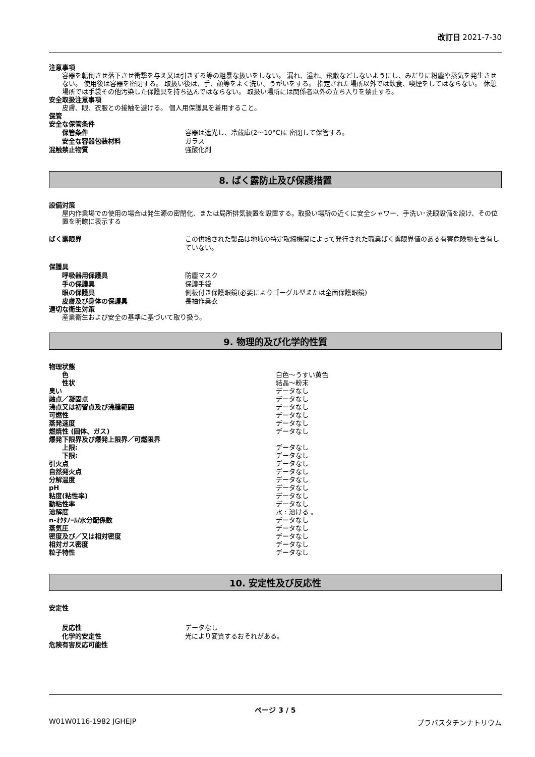改訂日 2021-7-30
注意事項
容器を転倒させ落下させ衝撃を与え又は引きずる等の粗暴な扱いをしない。 漏れ、溢れ、飛散などしないようにし、みだりに粉塵や蒸気を発生させない。 使用後は容器を密閉する。 取扱い後は、手、顔等をよく洗い、うがいをする。 指定された場所以外では飲食、喫煙をしてはならない。 休憩場所では手袋その他汚染した保護具を持ち込んではならない。 取扱い場所には関係者以外の立ち入りを禁止する。
安全取扱注意事項
皮膚、眼、衣服との接触を避ける。 個人用保護具を着用すること。
保管
安全な保管条件
保管条件 容器は遮光し、冷蔵庫(2〜10°C)に密閉して保管する。
安全な容器包装材料 ガラス
混触禁止物質 強酸化剤
8. ばく露防止及び保護措置
設備対策
屋内作業場での使用の場合は発生源の密閉化、または局所排気装置を設置する。取扱い場所の近くに安全シャワー、手洗い･洗眼設備を設け、その位置を明瞭に表示する
ばく露限界 この供給された製品は地域の特定取締機関によって発行された職業ばく露限界値のある有害危険物を含有していない。
保護具
呼吸器用保護具 防塵マスク
手の保護具 保護手袋
眼の保護具 側板付き保護眼鏡(必要によりゴーグル型または全面保護眼鏡)
皮膚及び身体の保護具 長袖作業衣
適切な衛生対策
産業衛生および安全の基準に基づいて取り扱う。
9. 物理的及び化学的性質
物理状態
色 白色〜うすい黄色
性状 結晶〜粉末
臭い データなし
融点／凝固点 データなし
沸点又は初留点及び沸騰範囲 データなし
可燃性 データなし
蒸発速度 データなし
燃焼性 (固体、ガス) データなし
爆発下限界及び爆発上限界／可燃限界
上限: データなし
下限: データなし
引火点 データなし
自然発火点 データなし
分解温度 データなし
pH データなし
粘度(粘性率) データなし
動粘性率 データなし
溶解度 水 : 溶ける 。
n-ｵｸﾀﾉｰﾙ/水分配係数 データなし
蒸気圧 データなし
密度及び／又は相対密度 データなし
相対ガス密度 データなし
粒子特性 データなし
10. 安定性及び反応性
安定性
反応性 データなし
化学的安定性 光により変質するおそれがある。
危険有害反応可能性
ページ 3 / 5
W01W0116-1982 JGHEJP プラバスタチンナトリウム